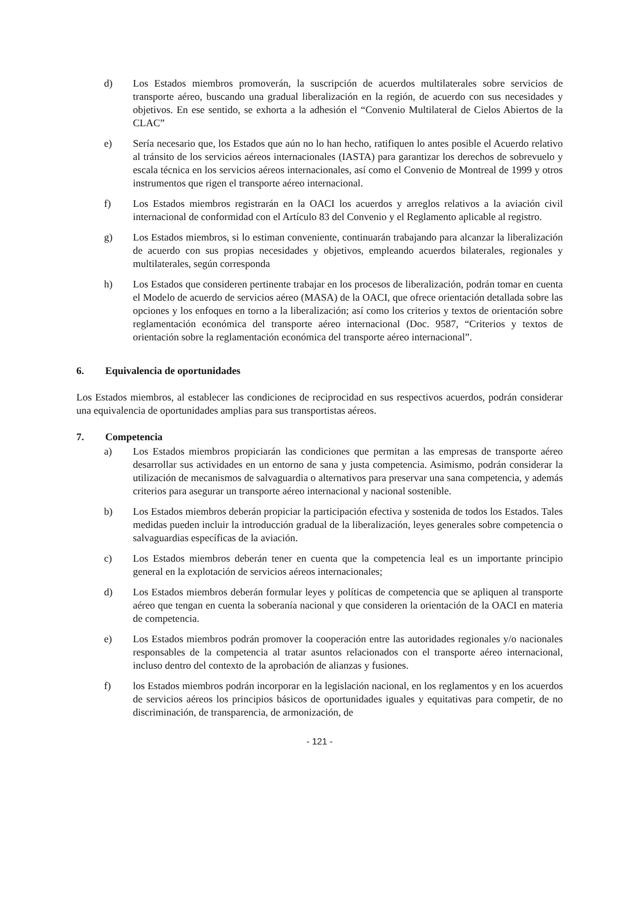d) Los Estados miembros promoverán, la suscripción de acuerdos multilaterales sobre servicios de transporte aéreo, buscando una gradual liberalización en la región, de acuerdo con sus necesidades y objetivos. En ese sentido, se exhorta a la adhesión el “Convenio Multilateral de Cielos Abiertos de la CLAC”
e) Sería necesario que, los Estados que aún no lo han hecho, ratifiquen lo antes posible el Acuerdo relativo al tránsito de los servicios aéreos internacionales (IASTA) para garantizar los derechos de sobrevuelo y escala técnica en los servicios aéreos internacionales, así como el Convenio de Montreal de 1999 y otros instrumentos que rigen el transporte aéreo internacional.
f) Los Estados miembros registrarán en la OACI los acuerdos y arreglos relativos a la aviación civil internacional de conformidad con el Artículo 83 del Convenio y el Reglamento aplicable al registro.
g) Los Estados miembros, si lo estiman conveniente, continuarán trabajando para alcanzar la liberalización de acuerdo con sus propias necesidades y objetivos, empleando acuerdos bilaterales, regionales y multilaterales, según corresponda
h) Los Estados que consideren pertinente trabajar en los procesos de liberalización, podrán tomar en cuenta el Modelo de acuerdo de servicios aéreo (MASA) de la OACI, que ofrece orientación detallada sobre las opciones y los enfoques en torno a la liberalización; así como los criterios y textos de orientación sobre reglamentación económica del transporte aéreo internacional (Doc. 9587, “Criterios y textos de orientación sobre la reglamentación económica del transporte aéreo internacional”.
6. Equivalencia de oportunidades
Los Estados miembros, al establecer las condiciones de reciprocidad en sus respectivos acuerdos, podrán considerar una equivalencia de oportunidades amplias para sus transportistas aéreos.
7. Competencia
a) Los Estados miembros propiciarán las condiciones que permitan a las empresas de transporte aéreo desarrollar sus actividades en un entorno de sana y justa competencia. Asimismo, podrán considerar la utilización de mecanismos de salvaguardia o alternativos para preservar una sana competencia, y además criterios para asegurar un transporte aéreo internacional y nacional sostenible.
b) Los Estados miembros deberán propiciar la participación efectiva y sostenida de todos los Estados. Tales medidas pueden incluir la introducción gradual de la liberalización, leyes generales sobre competencia o salvaguardias específicas de la aviación.
c) Los Estados miembros deberán tener en cuenta que la competencia leal es un importante principio general en la explotación de servicios aéreos internacionales;
d) Los Estados miembros deberán formular leyes y políticas de competencia que se apliquen al transporte aéreo que tengan en cuenta la soberanía nacional y que consideren la orientación de la OACI en materia de competencia.
e) Los Estados miembros podrán promover la cooperación entre las autoridades regionales y/o nacionales responsables de la competencia al tratar asuntos relacionados con el transporte aéreo internacional, incluso dentro del contexto de la aprobación de alianzas y fusiones.
f) los Estados miembros podrán incorporar en la legislación nacional, en los reglamentos y en los acuerdos de servicios aéreos los principios básicos de oportunidades iguales y equitativas para competir, de no discriminación, de transparencia, de armonización, de
- 121 -